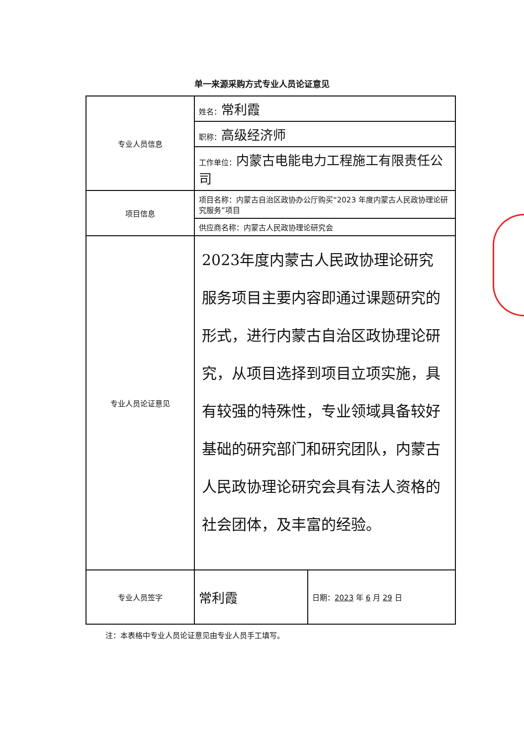单一来源采购方式专业人员论证意见
| 专业人员信息 | 姓名： 常利霞 |
| | 职称： 高级经济师 |
| | 工作单位： 内蒙古电能电力工程施工有限责任公司 |
| 项目信息 | 项目名称：内蒙古自治区政协办公厅购买“2023 年度内蒙古人民政协理论研究服务”项目 |
| | 供应商名称：内蒙古人民政协理论研究会 |
| 专业人员论证意见 | 2023年度内蒙古人民政协理论研究服务项目主要内容即通过课题研究的形式，进行内蒙古自治区政协理论研究，从项目选择到项目立项实施，具有较强的特殊性，专业领域具备较好基础的研究部门和研究团队，内蒙古人民政协理论研究会具有法人资格的社会团体，及丰富的经验。 |
| 专业人员签字 | 常利霞 | 日期： 2023 年 6 月 29 日 |
注：本表格中专业人员论证意见由专业人员手工填写。